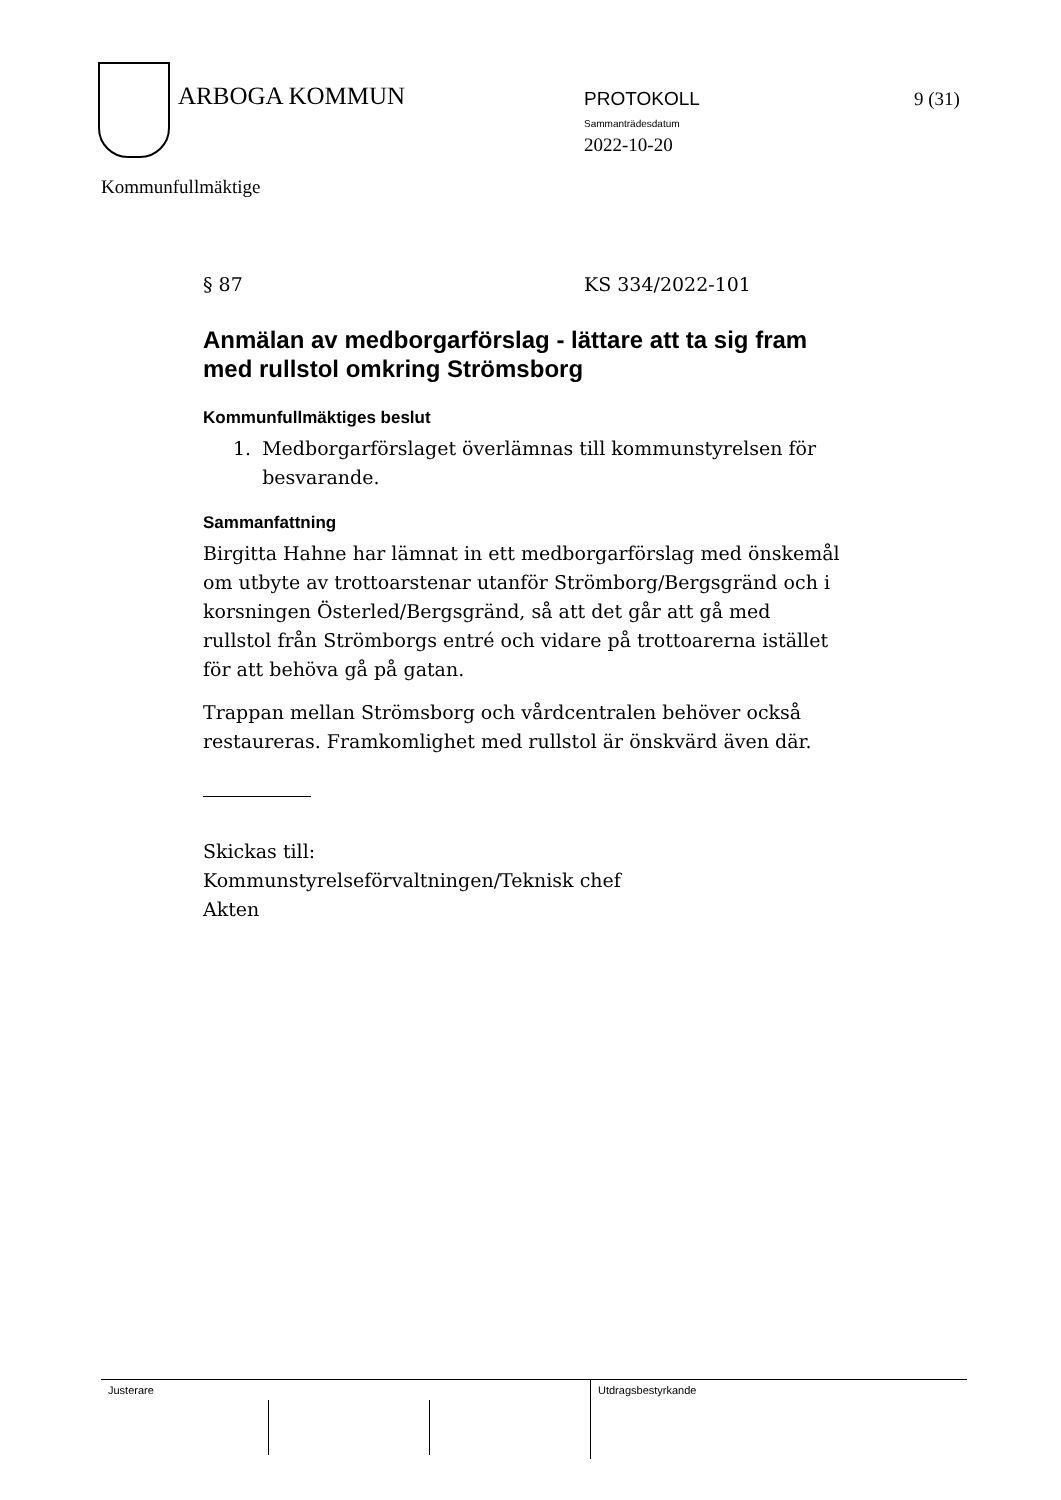ARBOGA KOMMUN PROTOKOLL
Sammanträdesdatum
2022-10-20
9 (31)
Kommunfullmäktige
§ 87 KS 334/2022-101
Anmälan av medborgarförslag - lättare att ta sig fram med rullstol omkring Strömsborg
Kommunfullmäktiges beslut
1. Medborgarförslaget överlämnas till kommunstyrelsen för besvarande.
Sammanfattning
Birgitta Hahne har lämnat in ett medborgarförslag med önskemål om utbyte av trottoarstenar utanför Strömborg/Bergsgränd och i korsningen Österled/Bergsgränd, så att det går att gå med rullstol från Strömborgs entré och vidare på trottoarerna istället för att behöva gå på gatan.
Trappan mellan Strömsborg och vårdcentralen behöver också restaureras. Framkomlighet med rullstol är önskvärd även där.
Skickas till:
Kommunstyrelseförvaltningen/Teknisk chef
Akten
Justerare Utdragsbestyrkande